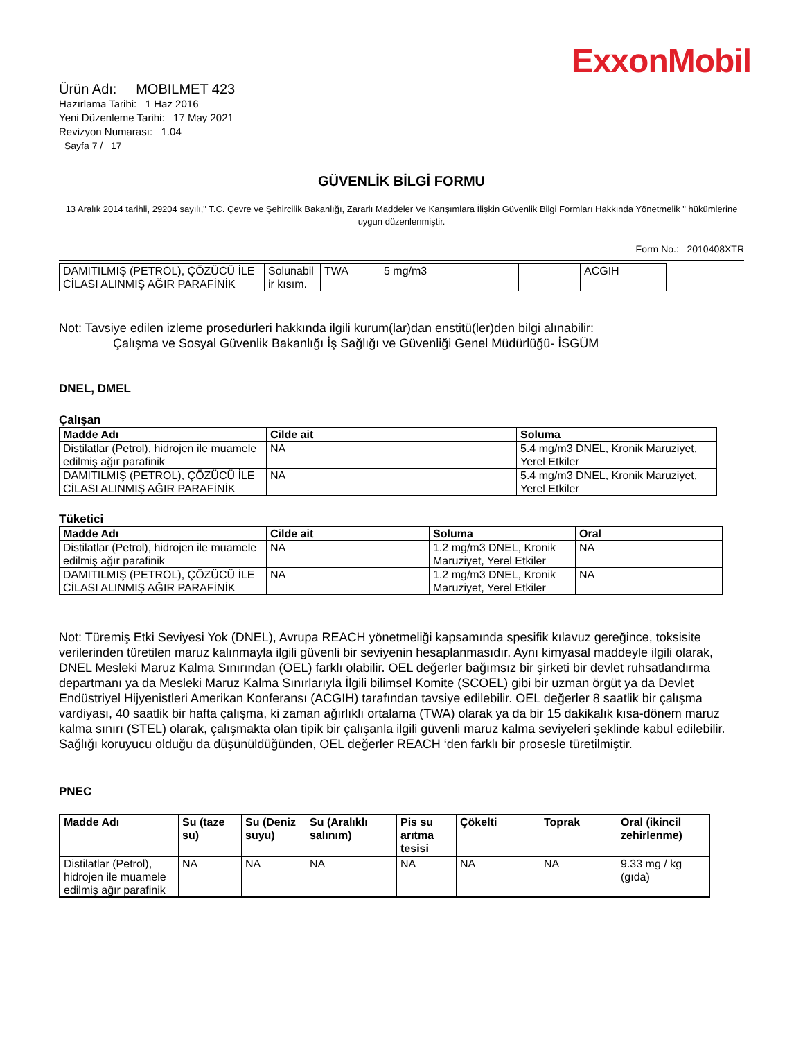ExxonMobil
Ürün Adı: MOBILMET 423
Hazırlama Tarihi: 1 Haz 2016
Yeni Düzenleme Tarihi: 17 May 2021
Revizyon Numarası: 1.04
Sayfa 7 / 17
GÜVENLİK BİLGİ FORMU
13 Aralık 2014 tarihli, 29204 sayılı," T.C. Çevre ve Şehircilik Bakanlığı, Zararlı Maddeler Ve Karışımlara İlişkin Güvenlik Bilgi Formları Hakkında Yönetmelik " hükümlerine uygun düzenlenmiştir.
Form No.: 2010408XTR
| DAMITILMIŞ (PETROL), ÇÖZÜCÜ İLE CİLASI ALINMIŞ AĞIR PARAFİNİK | Solunabil ir kısım. | TWA | 5 mg/m3 | | | ACGIH |
Not: Tavsiye edilen izleme prosedürleri hakkında ilgili kurum(lar)dan enstitü(ler)den bilgi alınabilir:
Çalışma ve Sosyal Güvenlik Bakanlığı İş Sağlığı ve Güvenliği Genel Müdürlüğü- İSGÜM
DNEL, DMEL
Çalışan
| Madde Adı | Cilde ait | Soluma |
| --- | --- | --- |
| Distilatlar (Petrol), hidrojen ile muamele edilmiş ağır parafinik | NA | 5.4 mg/m3 DNEL, Kronik Maruziyet, Yerel Etkiler |
| DAMITILMIŞ (PETROL), ÇÖZÜCÜ İLE CİLASI ALINMIŞ AĞIR PARAFİNİK | NA | 5.4 mg/m3 DNEL, Kronik Maruziyet, Yerel Etkiler |
Tüketici
| Madde Adı | Cilde ait | Soluma | Oral |
| --- | --- | --- | --- |
| Distilatlar (Petrol), hidrojen ile muamele edilmiş ağır parafinik | NA | 1.2 mg/m3 DNEL, Kronik Maruziyet, Yerel Etkiler | NA |
| DAMITILMIŞ (PETROL), ÇÖZÜCÜ İLE CİLASI ALINMIŞ AĞIR PARAFİNİK | NA | 1.2 mg/m3 DNEL, Kronik Maruziyet, Yerel Etkiler | NA |
Not: Türemiş Etki Seviyesi Yok (DNEL), Avrupa REACH yönetmeliği kapsamında spesifik kılavuz gereğince, toksisite verilerinden türetilen maruz kalınmayla ilgili güvenli bir seviyenin hesaplanmasıdır. Aynı kimyasal maddeyle ilgili olarak, DNEL Mesleki Maruz Kalma Sınırından (OEL) farklı olabilir. OEL değerler bağımsız bir şirketi bir devlet ruhsatlandırma departmanı ya da Mesleki Maruz Kalma Sınırlarıyla İlgili bilimsel Komite (SCOEL) gibi bir uzman örgüt ya da Devlet Endüstriyel Hijyenistleri Amerikan Konferansı (ACGIH) tarafından tavsiye edilebilir. OEL değerler 8 saatlik bir çalışma vardiyası, 40 saatlik bir hafta çalışma, ki zaman ağırlıklı ortalama (TWA) olarak ya da bir 15 dakikalık kısa-dönem maruz kalma sınırı (STEL) olarak, çalışmakta olan tipik bir çalışanla ilgili güvenli maruz kalma seviyeleri şeklinde kabul edilebilir. Sağlığı koruyucu olduğu da düşünüldüğünden, OEL değerler REACH ‘den farklı bir prosesle türetilmiştir.
PNEC
| Madde Adı | Su (taze su) | Su (Deniz suyu) | Su (Aralıklı salınım) | Pis su arıtma tesisi | Çökelti | Toprak | Oral (ikincil zehirlenme) |
| --- | --- | --- | --- | --- | --- | --- | --- |
| Distilatlar (Petrol), hidrojen ile muamele edilmiş ağır parafinik | NA | NA | NA | NA | NA | NA | 9.33 mg / kg (gıda) |